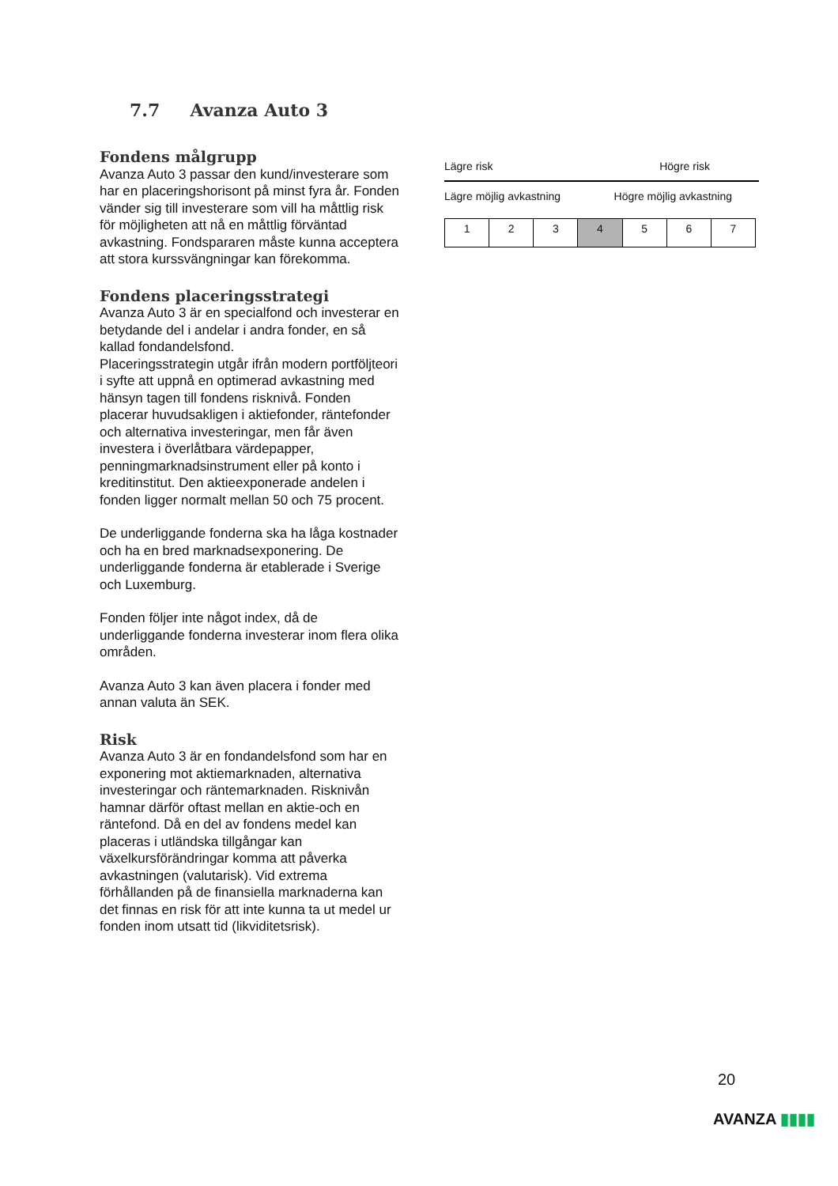7.7 Avanza Auto 3
Fondens målgrupp
Avanza Auto 3 passar den kund/investerare som har en placeringshorisont på minst fyra år. Fonden vänder sig till investerare som vill ha måttlig risk för möjligheten att nå en måttlig förväntad avkastning. Fondspararen måste kunna acceptera att stora kurssvängningar kan förekomma.
Fondens placeringsstrategi
Avanza Auto 3 är en specialfond och investerar en betydande del i andelar i andra fonder, en så kallad fondandelsfond.
Placeringsstrategin utgår ifrån modern portföljteori i syfte att uppnå en optimerad avkastning med hänsyn tagen till fondens risknivå. Fonden placerar huvudsakligen i aktiefonder, räntefonder och alternativa investeringar, men får även investera i överlåtbara värdepapper, penningmarknadsinstrument eller på konto i kreditinstitut. Den aktieexponerade andelen i fonden ligger normalt mellan 50 och 75 procent.
De underliggande fonderna ska ha låga kostnader och ha en bred marknadsexponering. De underliggande fonderna är etablerade i Sverige och Luxemburg.
Fonden följer inte något index, då de underliggande fonderna investerar inom flera olika områden.
Avanza Auto 3 kan även placera i fonder med annan valuta än SEK.
Risk
Avanza Auto 3 är en fondandelsfond som har en exponering mot aktiemarknaden, alternativa investeringar och räntemarknaden. Risknivån hamnar därför oftast mellan en aktie-och en räntefond. Då en del av fondens medel kan placeras i utländska tillgångar kan växelkursförändringar komma att påverka avkastningen (valutarisk). Vid extrema förhållanden på de finansiella marknaderna kan det finnas en risk för att inte kunna ta ut medel ur fonden inom utsatt tid (likviditetsrisk).
Lägre risk Högre risk
Lägre möjlig avkastning Högre möjlig avkastning
| 1 | 2 | 3 | 4 | 5 | 6 | 7 |
20
AVANZA ▮▮▮▮